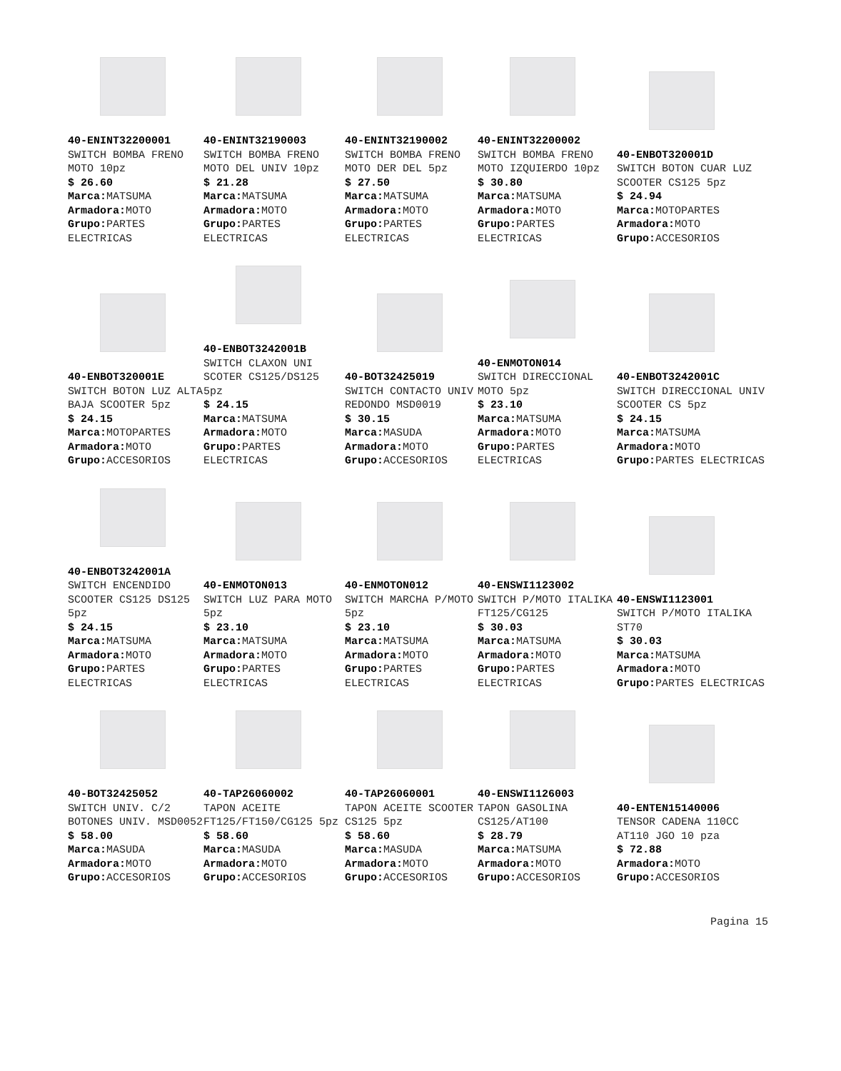40-ENINT32200001
SWITCH BOMBA FRENO MOTO 10pz
$ 26.60
Marca: MATSUMA
Armadora: MOTO
Grupo: PARTES ELECTRICAS
40-ENINT32190003
SWITCH BOMBA FRENO MOTO DEL UNIV 10pz
$ 21.28
Marca: MATSUMA
Armadora: MOTO
Grupo: PARTES ELECTRICAS
40-ENINT32190002
SWITCH BOMBA FRENO MOTO DER DEL 5pz
$ 27.50
Marca: MATSUMA
Armadora: MOTO
Grupo: PARTES ELECTRICAS
40-ENINT32200002
SWITCH BOMBA FRENO MOTO IZQUIERDO 10pz
$ 30.80
Marca: MATSUMA
Armadora: MOTO
Grupo: PARTES ELECTRICAS
40-ENBOT320001D
SWITCH BOTON CUAR LUZ SCOOTER CS125 5pz
$ 24.94
Marca: MOTOPARTES
Armadora: MOTO
Grupo: ACCESORIOS
40-ENBOT320001E
SWITCH BOTON LUZ ALTA BAJA SCOOTER 5pz
$ 24.15
Marca: MOTOPARTES
Armadora: MOTO
Grupo: ACCESORIOS
40-ENBOT3242001B
SWITCH CLAXON UNI SCOTER CS125/DS125 5pz
$ 24.15
Marca: MATSUMA
Armadora: MOTO
Grupo: PARTES ELECTRICAS
40-BOT32425019
SWITCH CONTACTO UNIV REDONDO MSD0019
$ 30.15
Marca: MASUDA
Armadora: MOTO
Grupo: ACCESORIOS
40-ENMOTON014
SWITCH DIRECCIONAL MOTO 5pz
$ 23.10
Marca: MATSUMA
Armadora: MOTO
Grupo: PARTES ELECTRICAS
40-ENBOT3242001C
SWITCH DIRECCIONAL UNIV SCOOTER CS 5pz
$ 24.15
Marca: MATSUMA
Armadora: MOTO
Grupo: PARTES ELECTRICAS
40-ENBOT3242001A
SWITCH ENCENDIDO SCOOTER CS125 DS125 5pz
$ 24.15
Marca: MATSUMA
Armadora: MOTO
Grupo: PARTES ELECTRICAS
40-ENMOTON013
SWITCH LUZ PARA MOTO 5pz
$ 23.10
Marca: MATSUMA
Armadora: MOTO
Grupo: PARTES ELECTRICAS
40-ENMOTON012
SWITCH MARCHA P/MOTO 5pz
$ 23.10
Marca: MATSUMA
Armadora: MOTO
Grupo: PARTES ELECTRICAS
40-ENSWI1123002
SWITCH P/MOTO ITALIKA FT125/CG125
$ 30.03
Marca: MATSUMA
Armadora: MOTO
Grupo: PARTES ELECTRICAS
40-ENSWI1123001
SWITCH P/MOTO ITALIKA ST70
$ 30.03
Marca: MATSUMA
Armadora: MOTO
Grupo: PARTES ELECTRICAS
40-BOT32425052
SWITCH UNIV. C/2 BOTONES UNIV. MSD0052
$ 58.00
Marca: MASUDA
Armadora: MOTO
Grupo: ACCESORIOS
40-TAP26060002
TAPON ACEITE FT125/FT150/CG125 5pz
$ 58.60
Marca: MASUDA
Armadora: MOTO
Grupo: ACCESORIOS
40-TAP26060001
TAPON ACEITE SCOOTER CS125 5pz
$ 58.60
Marca: MASUDA
Armadora: MOTO
Grupo: ACCESORIOS
40-ENSWI1126003
TAPON GASOLINA CS125/AT100
$ 28.79
Marca: MATSUMA
Armadora: MOTO
Grupo: ACCESORIOS
40-ENTEN15140006
TENSOR CADENA 110CC AT110 JGO 10 pza
$ 72.88
Armadora: MOTO
Grupo: ACCESORIOS
Pagina 15